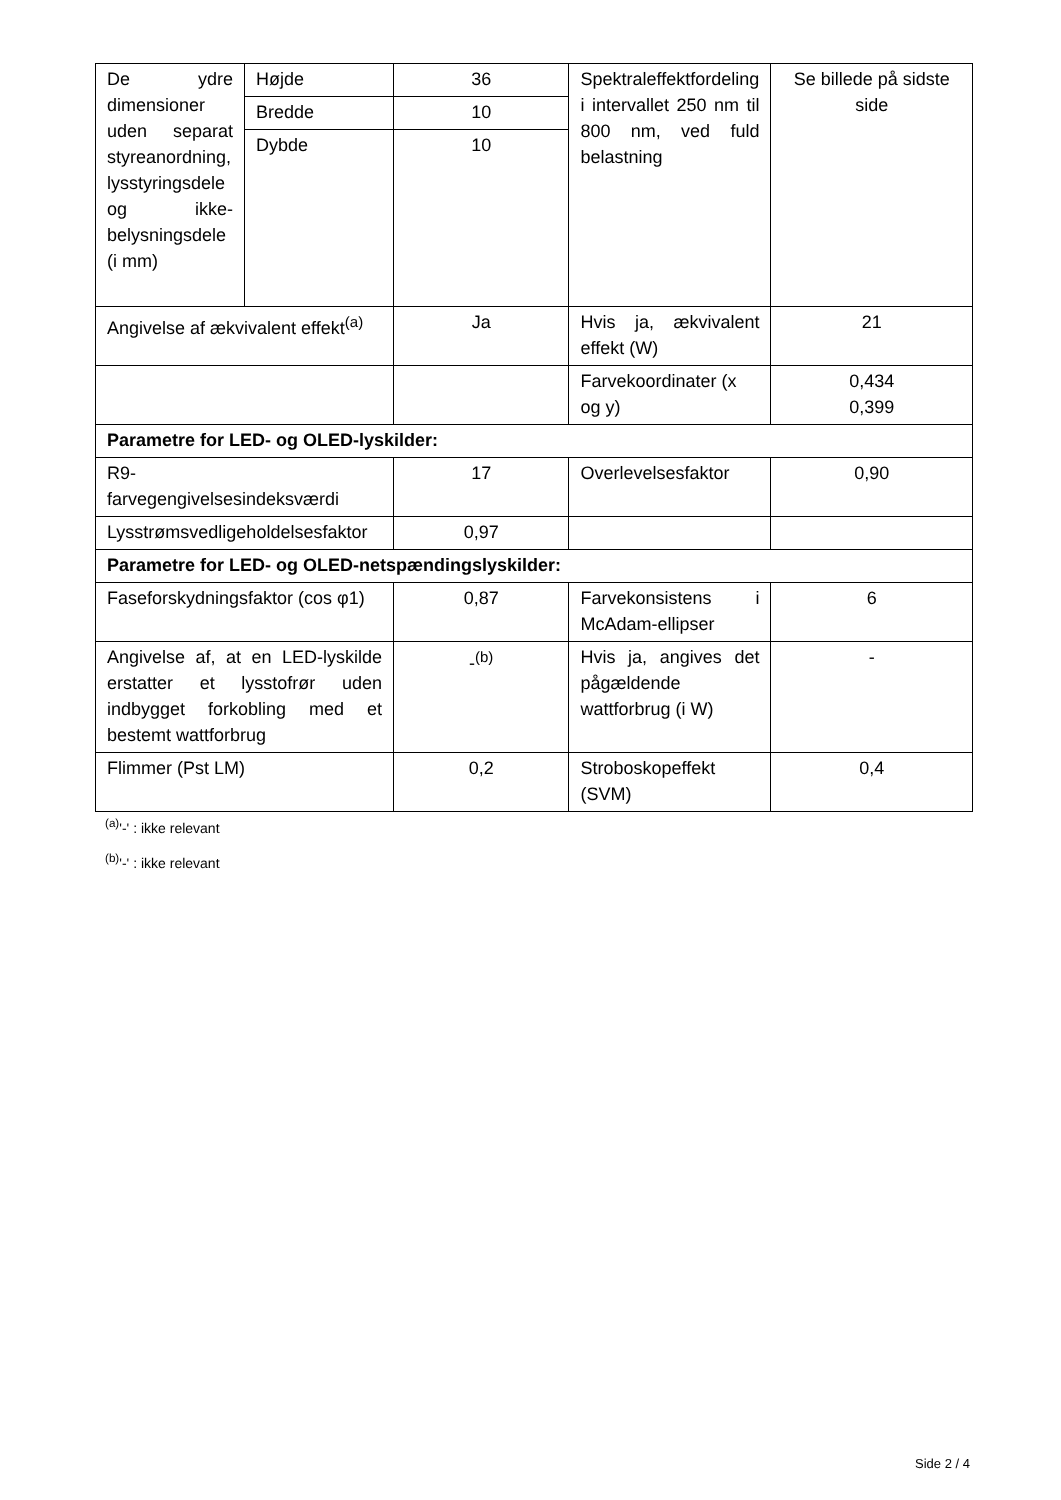| De ydre dimensioner uden separat styreanordning, lysstyringsdele og ikke-belysningsdele (i mm) | Højde | 36 | Spektraleffektfordeling i intervallet 250 nm til 800 nm, ved fuld belastning | Se billede på sidste side |
| | Bredde | 10 | | |
| | Dybde | 10 | | |
| Angivelse af ækvivalent effekt<sup>(a)</sup> | | Ja | Hvis ja, ækvivalent effekt (W) | 21 |
| | | | Farvekoordinater (x og y) | 0,434 0,399 |
| Parametre for LED- og OLED-lyskilder: | | | | |
| R9- farvegengivelsesindeksværdi | | 17 | Overlevelsesfaktor | 0,90 |
| Lysstrømsvedligeholdelsesfaktor | | 0,97 | | |
| Parametre for LED- og OLED-netspændingslyskilder: | | | | |
| Faseforskydningsfaktor (cos φ1) | | 0,87 | Farvekonsistens i McAdam-ellipser | 6 |
| Angivelse af, at en LED-lyskilde erstatter et lysstofrør uden indbygget forkobling med et bestemt wattforbrug | | -<sup>(b)</sup> | Hvis ja, angives det pågældende wattforbrug (i W) | - |
| Flimmer (Pst LM) | | 0,2 | Stroboskopeffekt (SVM) | 0,4 |
<sup>(a)</sup> '-' : ikke relevant
<sup>(b)</sup> '-' : ikke relevant
Side 2 / 4